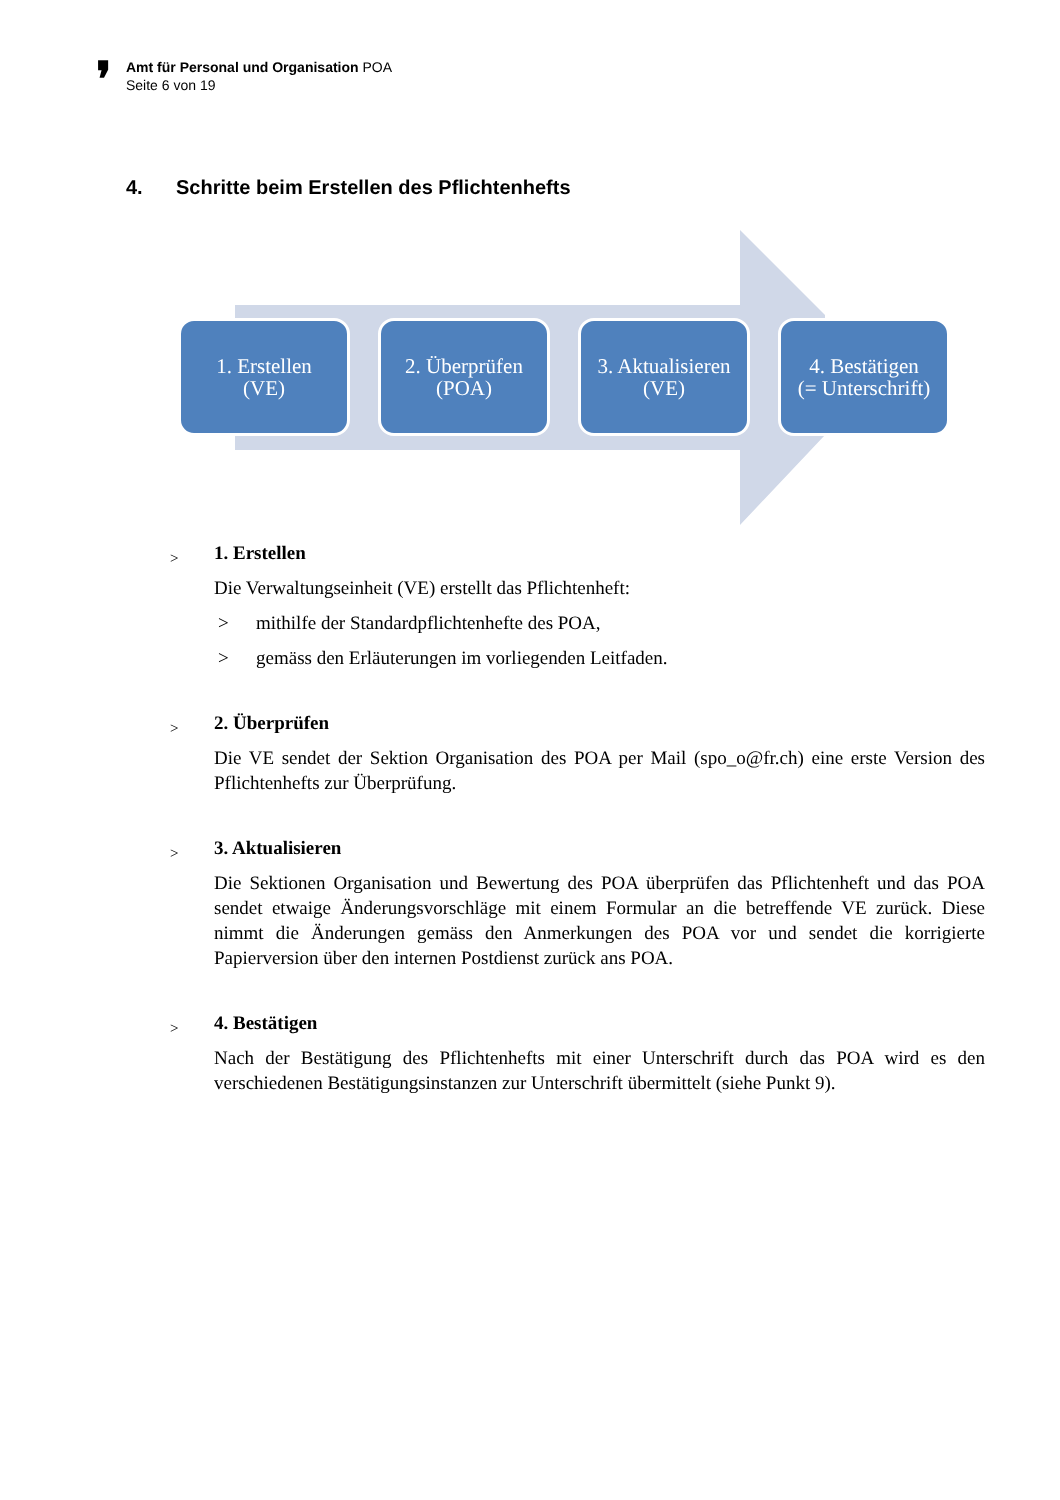❜
Amt für Personal und Organisation POA
Seite 6 von 19
4. Schritte beim Erstellen des Pflichtenhefts
1. Erstellen
(VE)
2. Überprüfen
(POA)
3. Aktualisieren
(VE)
4. Bestätigen
(= Unterschrift)
>
1. Erstellen
Die Verwaltungseinheit (VE) erstellt das Pflichtenheft:
> mithilfe der Standardpflichtenhefte des POA,
> gemäss den Erläuterungen im vorliegenden Leitfaden.
>
2. Überprüfen
Die VE sendet der Sektion Organisation des POA per Mail (spo_o@fr.ch) eine erste Version des Pflichtenhefts zur Überprüfung.
>
3. Aktualisieren
Die Sektionen Organisation und Bewertung des POA überprüfen das Pflichtenheft und das POA sendet etwaige Änderungsvorschläge mit einem Formular an die betreffende VE zurück. Diese nimmt die Änderungen gemäss den Anmerkungen des POA vor und sendet die korrigierte Papierversion über den internen Postdienst zurück ans POA.
>
4. Bestätigen
Nach der Bestätigung des Pflichtenhefts mit einer Unterschrift durch das POA wird es den verschiedenen Bestätigungsinstanzen zur Unterschrift übermittelt (siehe Punkt 9).